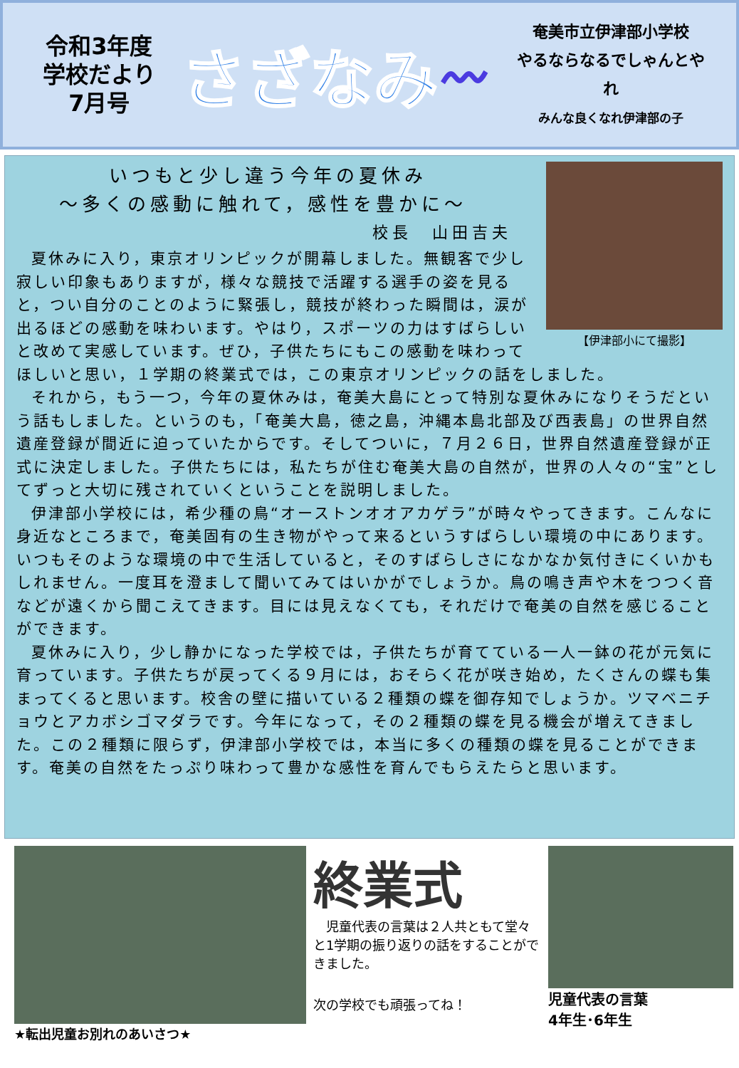令和3年度
学校だより
7月号
さざなみ
〰
奄美市立伊津部小学校
やるならなるでしゃんとやれ
みんな良くなれ伊津部の子
【伊津部小にて撮影】
いつもと少し違う今年の夏休み
～多くの感動に触れて，感性を豊かに～
校長　山田吉夫
夏休みに入り，東京オリンピックが開幕しました。無観客で少し寂しい印象もありますが，様々な競技で活躍する選手の姿を見ると，つい自分のことのように緊張し，競技が終わった瞬間は，涙が出るほどの感動を味わいます。やはり，スポーツの力はすばらしいと改めて実感しています。ぜひ，子供たちにもこの感動を味わってほしいと思い，１学期の終業式では，この東京オリンピックの話をしました。
それから，もう一つ，今年の夏休みは，奄美大島にとって特別な夏休みになりそうだという話もしました。というのも，「奄美大島，徳之島，沖縄本島北部及び西表島」の世界自然遺産登録が間近に迫っていたからです。そしてついに，７月２６日，世界自然遺産登録が正式に決定しました。子供たちには，私たちが住む奄美大島の自然が，世界の人々の“宝”としてずっと大切に残されていくということを説明しました。
伊津部小学校には，希少種の鳥“オーストンオオアカゲラ”が時々やってきます。こんなに身近なところまで，奄美固有の生き物がやって来るというすばらしい環境の中にあります。いつもそのような環境の中で生活していると，そのすばらしさになかなか気付きにくいかもしれません。一度耳を澄まして聞いてみてはいかがでしょうか。鳥の鳴き声や木をつつく音などが遠くから聞こえてきます。目には見えなくても，それだけで奄美の自然を感じることができます。
夏休みに入り，少し静かになった学校では，子供たちが育てている一人一鉢の花が元気に育っています。子供たちが戻ってくる９月には，おそらく花が咲き始め，たくさんの蝶も集まってくると思います。校舎の壁に描いている２種類の蝶を御存知でしょうか。ツマベニチョウとアカボシゴマダラです。今年になって，その２種類の蝶を見る機会が増えてきました。この２種類に限らず，伊津部小学校では，本当に多くの種類の蝶を見ることができます。奄美の自然をたっぷり味わって豊かな感性を育んでもらえたらと思います。
★転出児童お別れのあいさつ★
終業式
児童代表の言葉は２人共ともて堂々と1学期の振り返りの話をすることができました。
次の学校でも頑張ってね！
児童代表の言葉
4年生･6年生